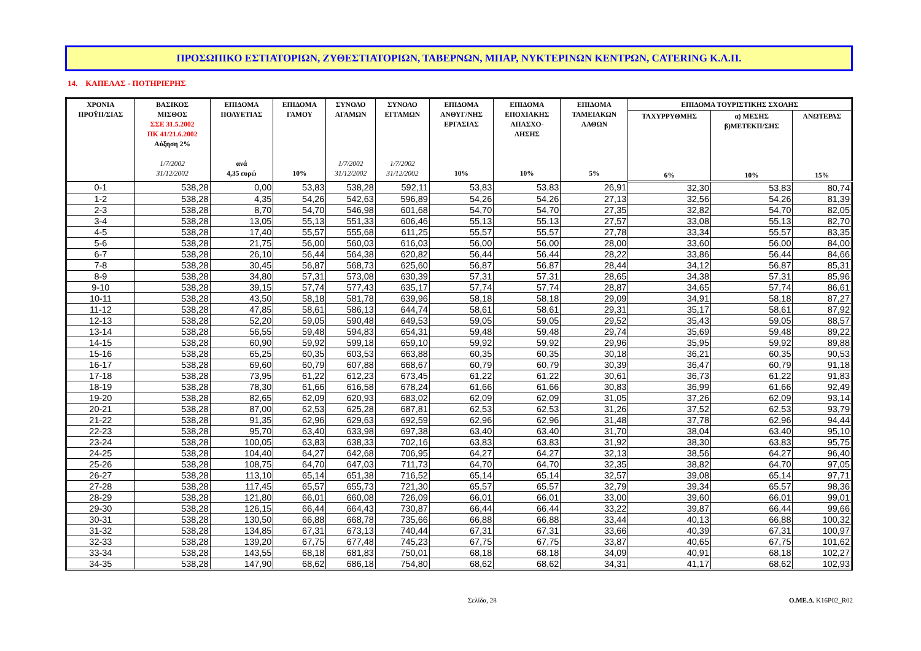ΠΡΟΣΩΠΙΚΟ ΕΣΤΙΑΤΟΡΙΩΝ, ΖΥΘΕΣΤΙΑΤΟΡΙΩΝ, ΤΑΒΕΡΝΩΝ, ΜΠΑΡ, ΝΥΚΤΕΡΙΝΩΝ ΚΕΝΤΡΩΝ, CATERING Κ.Λ.Π.
14. ΚΑΠΕΛΑΣ - ΠΟΤΗΡΙΕΡΗΣ
| ΧΡΟΝΙΑ ΠΡΟΫΠ/ΣΙΑΣ | ΒΑΣΙΚΟΣ ΜΙΣΘΟΣ ΣΣΕ 31.5.2002 ΠΚ 41/21.6.2002 Αύξηση 2% 1/7/2002 31/12/2002 | ΕΠΙΔΟΜΑ ΠΟΛΥΕΤΙΑΣ ανά 4,35 ευρώ | ΕΠΙΔΟΜΑ ΓΑΜΟΥ 10% | ΣΥΝΟΛΟ ΑΓΑΜΩΝ 1/7/2002 31/12/2002 | ΣΥΝΟΛΟ ΕΓΓΑΜΩΝ 1/7/2002 31/12/2002 | ΕΠΙΔΟΜΑ ΑΝΘΥΓ/ΝΗΣ ΕΡΓΑΣΙΑΣ 10% | ΕΠΙΔΟΜΑ ΕΠΟΧΙΑΚΗΣ ΑΠΑΣΧΟ- ΛΗΣΗΣ 10% | ΕΠΙΔΟΜΑ ΤΑΜΕΙΑΚΩΝ ΛΑΘΩΝ 5% | ΕΠΙΔΟΜΑ ΤΟΥΡΙΣΤΙΚΗΣ ΣΧΟΛΗΣ | | |
| --- | --- | --- | --- | --- | --- | --- | --- | --- | --- | --- | --- |
| | | | | | | | | | ΤΑΧΥΡΡΥΘΜΗΣ 6% | α) ΜΕΣΗΣ β)ΜΕΤΕΚΠ/ΣΗΣ 10% | ΑΝΩΤΕΡΑΣ 15% |
| 0-1 | 538,28 | 0,00 | 53,83 | 538,28 | 592,11 | 53,83 | 53,83 | 26,91 | 32,30 | 53,83 | 80,74 |
| 1-2 | 538,28 | 4,35 | 54,26 | 542,63 | 596,89 | 54,26 | 54,26 | 27,13 | 32,56 | 54,26 | 81,39 |
| 2-3 | 538,28 | 8,70 | 54,70 | 546,98 | 601,68 | 54,70 | 54,70 | 27,35 | 32,82 | 54,70 | 82,05 |
| 3-4 | 538,28 | 13,05 | 55,13 | 551,33 | 606,46 | 55,13 | 55,13 | 27,57 | 33,08 | 55,13 | 82,70 |
| 4-5 | 538,28 | 17,40 | 55,57 | 555,68 | 611,25 | 55,57 | 55,57 | 27,78 | 33,34 | 55,57 | 83,35 |
| 5-6 | 538,28 | 21,75 | 56,00 | 560,03 | 616,03 | 56,00 | 56,00 | 28,00 | 33,60 | 56,00 | 84,00 |
| 6-7 | 538,28 | 26,10 | 56,44 | 564,38 | 620,82 | 56,44 | 56,44 | 28,22 | 33,86 | 56,44 | 84,66 |
| 7-8 | 538,28 | 30,45 | 56,87 | 568,73 | 625,60 | 56,87 | 56,87 | 28,44 | 34,12 | 56,87 | 85,31 |
| 8-9 | 538,28 | 34,80 | 57,31 | 573,08 | 630,39 | 57,31 | 57,31 | 28,65 | 34,38 | 57,31 | 85,96 |
| 9-10 | 538,28 | 39,15 | 57,74 | 577,43 | 635,17 | 57,74 | 57,74 | 28,87 | 34,65 | 57,74 | 86,61 |
| 10-11 | 538,28 | 43,50 | 58,18 | 581,78 | 639,96 | 58,18 | 58,18 | 29,09 | 34,91 | 58,18 | 87,27 |
| 11-12 | 538,28 | 47,85 | 58,61 | 586,13 | 644,74 | 58,61 | 58,61 | 29,31 | 35,17 | 58,61 | 87,92 |
| 12-13 | 538,28 | 52,20 | 59,05 | 590,48 | 649,53 | 59,05 | 59,05 | 29,52 | 35,43 | 59,05 | 88,57 |
| 13-14 | 538,28 | 56,55 | 59,48 | 594,83 | 654,31 | 59,48 | 59,48 | 29,74 | 35,69 | 59,48 | 89,22 |
| 14-15 | 538,28 | 60,90 | 59,92 | 599,18 | 659,10 | 59,92 | 59,92 | 29,96 | 35,95 | 59,92 | 89,88 |
| 15-16 | 538,28 | 65,25 | 60,35 | 603,53 | 663,88 | 60,35 | 60,35 | 30,18 | 36,21 | 60,35 | 90,53 |
| 16-17 | 538,28 | 69,60 | 60,79 | 607,88 | 668,67 | 60,79 | 60,79 | 30,39 | 36,47 | 60,79 | 91,18 |
| 17-18 | 538,28 | 73,95 | 61,22 | 612,23 | 673,45 | 61,22 | 61,22 | 30,61 | 36,73 | 61,22 | 91,83 |
| 18-19 | 538,28 | 78,30 | 61,66 | 616,58 | 678,24 | 61,66 | 61,66 | 30,83 | 36,99 | 61,66 | 92,49 |
| 19-20 | 538,28 | 82,65 | 62,09 | 620,93 | 683,02 | 62,09 | 62,09 | 31,05 | 37,26 | 62,09 | 93,14 |
| 20-21 | 538,28 | 87,00 | 62,53 | 625,28 | 687,81 | 62,53 | 62,53 | 31,26 | 37,52 | 62,53 | 93,79 |
| 21-22 | 538,28 | 91,35 | 62,96 | 629,63 | 692,59 | 62,96 | 62,96 | 31,48 | 37,78 | 62,96 | 94,44 |
| 22-23 | 538,28 | 95,70 | 63,40 | 633,98 | 697,38 | 63,40 | 63,40 | 31,70 | 38,04 | 63,40 | 95,10 |
| 23-24 | 538,28 | 100,05 | 63,83 | 638,33 | 702,16 | 63,83 | 63,83 | 31,92 | 38,30 | 63,83 | 95,75 |
| 24-25 | 538,28 | 104,40 | 64,27 | 642,68 | 706,95 | 64,27 | 64,27 | 32,13 | 38,56 | 64,27 | 96,40 |
| 25-26 | 538,28 | 108,75 | 64,70 | 647,03 | 711,73 | 64,70 | 64,70 | 32,35 | 38,82 | 64,70 | 97,05 |
| 26-27 | 538,28 | 113,10 | 65,14 | 651,38 | 716,52 | 65,14 | 65,14 | 32,57 | 39,08 | 65,14 | 97,71 |
| 27-28 | 538,28 | 117,45 | 65,57 | 655,73 | 721,30 | 65,57 | 65,57 | 32,79 | 39,34 | 65,57 | 98,36 |
| 28-29 | 538,28 | 121,80 | 66,01 | 660,08 | 726,09 | 66,01 | 66,01 | 33,00 | 39,60 | 66,01 | 99,01 |
| 29-30 | 538,28 | 126,15 | 66,44 | 664,43 | 730,87 | 66,44 | 66,44 | 33,22 | 39,87 | 66,44 | 99,66 |
| 30-31 | 538,28 | 130,50 | 66,88 | 668,78 | 735,66 | 66,88 | 66,88 | 33,44 | 40,13 | 66,88 | 100,32 |
| 31-32 | 538,28 | 134,85 | 67,31 | 673,13 | 740,44 | 67,31 | 67,31 | 33,66 | 40,39 | 67,31 | 100,97 |
| 32-33 | 538,28 | 139,20 | 67,75 | 677,48 | 745,23 | 67,75 | 67,75 | 33,87 | 40,65 | 67,75 | 101,62 |
| 33-34 | 538,28 | 143,55 | 68,18 | 681,83 | 750,01 | 68,18 | 68,18 | 34,09 | 40,91 | 68,18 | 102,27 |
| 34-35 | 538,28 | 147,90 | 68,62 | 686,18 | 754,80 | 68,62 | 68,62 | 34,31 | 41,17 | 68,62 | 102,93 |
Σελίδα, 28 Ο.ΜΕ.Δ. K16P02_R02